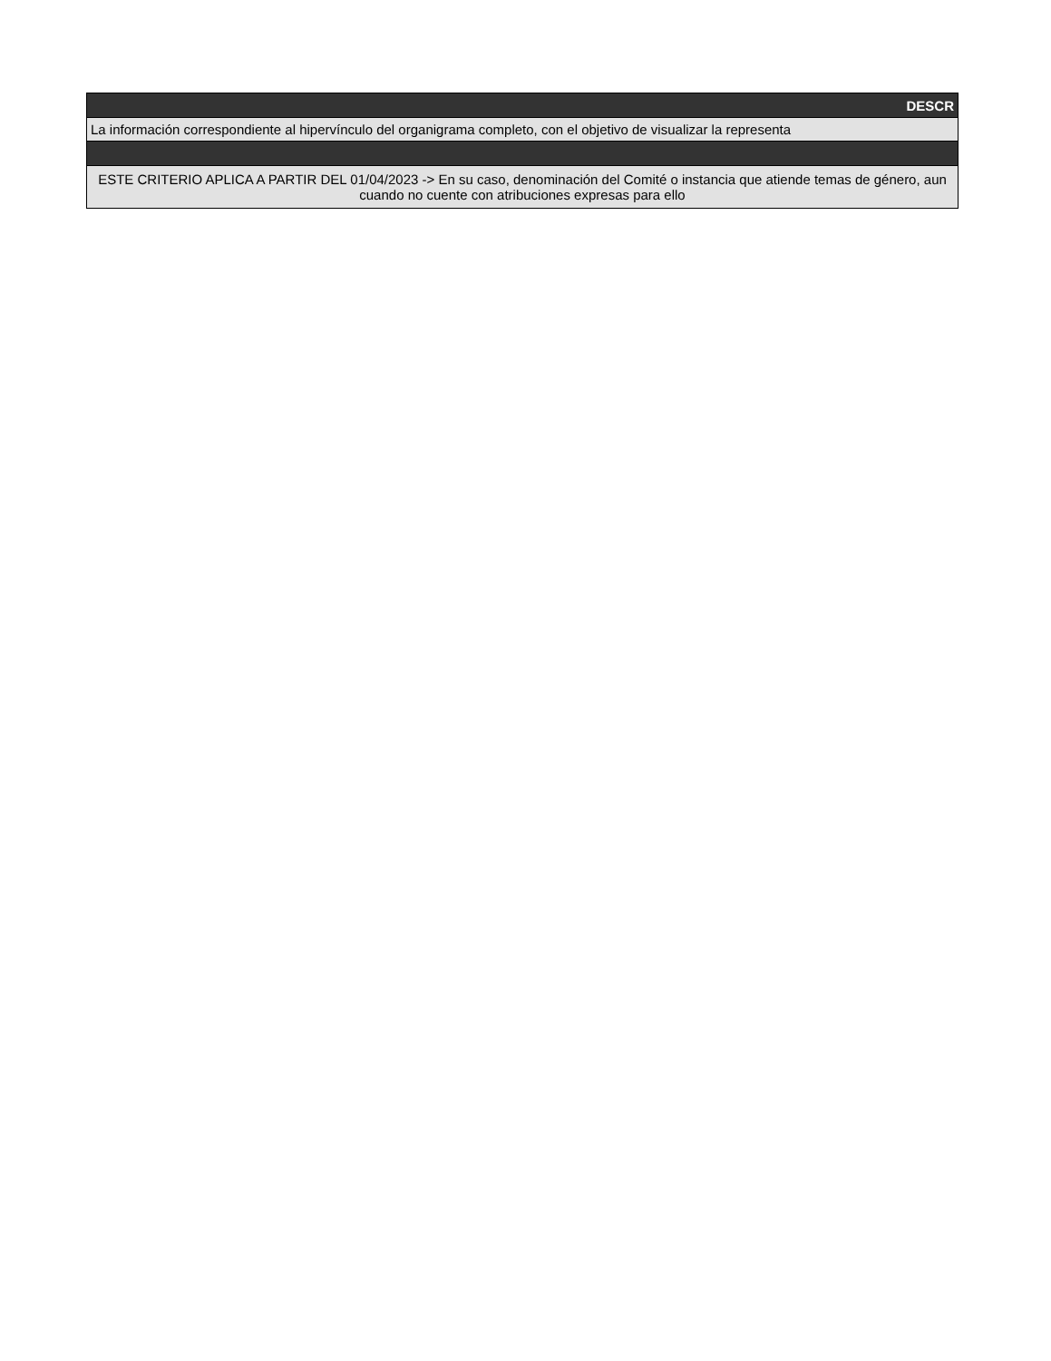| DESCR |
| La información correspondiente al hipervínculo del organigrama completo, con el objetivo de visualizar la representa |
| ESTE CRITERIO APLICA A PARTIR DEL 01/04/2023 -> En su caso, denominación del Comité o instancia que atiende temas de género, aun cuando no cuente con atribuciones expresas para ello |